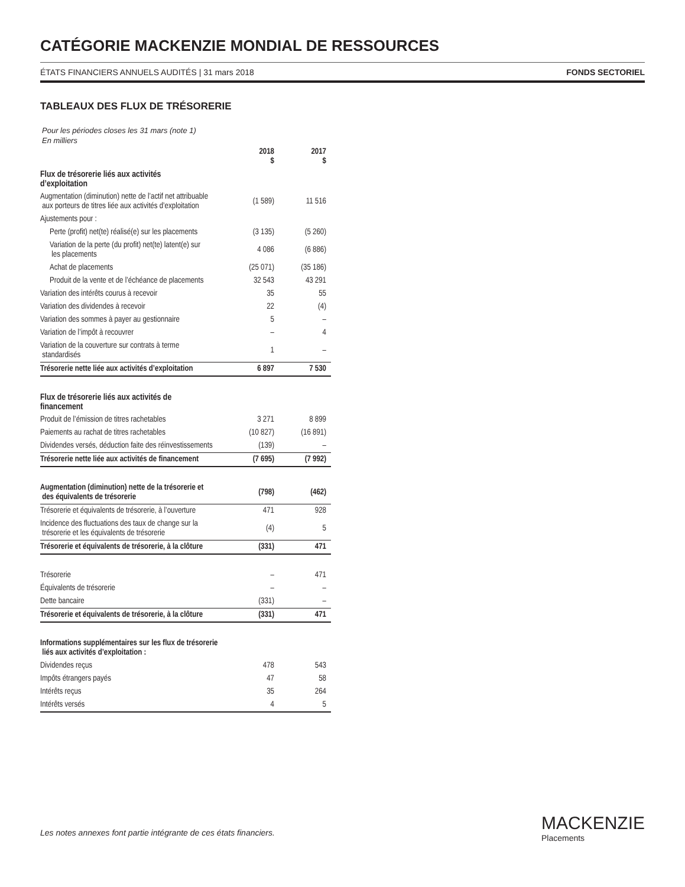CATÉGORIE MACKENZIE MONDIAL DE RESSOURCES
ÉTATS FINANCIERS ANNUELS AUDITÉS | 31 mars 2018 FONDS SECTORIEL
TABLEAUX DES FLUX DE TRÉSORERIE
Pour les périodes closes les 31 mars (note 1)
En milliers
| | 2018 $ | 2017 $ |
| --- | --- | --- |
| Flux de trésorerie liés aux activités d’exploitation | | |
| Augmentation (diminution) nette de l’actif net attribuable aux porteurs de titres liée aux activités d’exploitation | (1 589) | 11 516 |
| Ajustements pour : | | |
| Perte (profit) net(te) réalisé(e) sur les placements | (3 135) | (5 260) |
| Variation de la perte (du profit) net(te) latent(e) sur les placements | 4 086 | (6 886) |
| Achat de placements | (25 071) | (35 186) |
| Produit de la vente et de l’échéance de placements | 32 543 | 43 291 |
| Variation des intérêts courus à recevoir | 35 | 55 |
| Variation des dividendes à recevoir | 22 | (4) |
| Variation des sommes à payer au gestionnaire | 5 | – |
| Variation de l’impôt à recouvrer | – | 4 |
| Variation de la couverture sur contrats à terme standardisés | 1 | – |
| Trésorerie nette liée aux activités d’exploitation | 6 897 | 7 530 |
| Flux de trésorerie liés aux activités de financement | | |
| Produit de l’émission de titres rachetables | 3 271 | 8 899 |
| Paiements au rachat de titres rachetables | (10 827) | (16 891) |
| Dividendes versés, déduction faite des réinvestissements | (139) | – |
| Trésorerie nette liée aux activités de financement | (7 695) | (7 992) |
| Augmentation (diminution) nette de la trésorerie et des équivalents de trésorerie | (798) | (462) |
| Trésorerie et équivalents de trésorerie, à l’ouverture | 471 | 928 |
| Incidence des fluctuations des taux de change sur la trésorerie et les équivalents de trésorerie | (4) | 5 |
| Trésorerie et équivalents de trésorerie, à la clôture | (331) | 471 |
| Trésorerie | – | 471 |
| Équivalents de trésorerie | – | – |
| Dette bancaire | (331) | – |
| Trésorerie et équivalents de trésorerie, à la clôture | (331) | 471 |
| Informations supplémentaires sur les flux de trésorerie liés aux activités d’exploitation : | | |
| Dividendes reçus | 478 | 543 |
| Impôts étrangers payés | 47 | 58 |
| Intérêts reçus | 35 | 264 |
| Intérêts versés | 4 | 5 |
Les notes annexes font partie intégrante de ces états financiers.
MACKENZIE
Placements